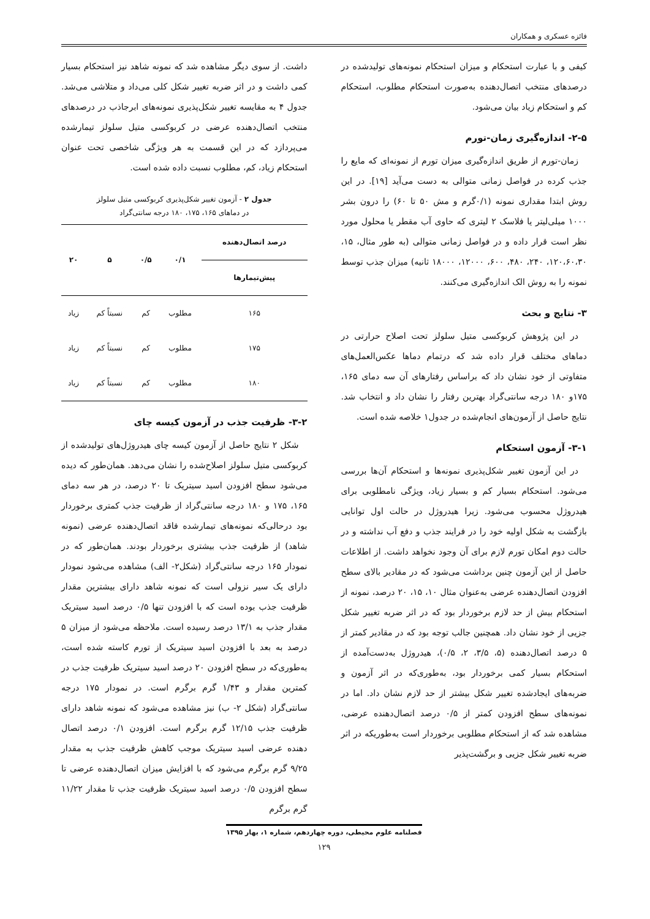فائزه عسکری و همکاران
کیفی و با عبارت استحکام و میزان استحکام نمونه‌های تولیدشده در درصدهای منتخب اتصال‌دهنده به‌صورت استحکام مطلوب، استحکام کم و استحکام زیاد بیان می‌شود.
۲-۵- اندازه‌گیری زمان-تورم
زمان-تورم از طریق اندازه‌گیری میزان تورم از نمونه‌ای که مایع را جذب کرده در فواصل زمانی متوالی به دست می‌آید [۱۹]. در این روش ابتدا مقداری نمونه (۰/۱گرم و مش ۵۰ تا ۶۰) را درون بشر ۱۰۰۰ میلی‌لیتر یا فلاسک ۲ لیتری که حاوی آب مقطر یا محلول مورد نظر است قرار داده و در فواصل زمانی متوالی (به طور مثال، ۱۵، ۱۲۰،۶۰،۳۰، ۲۴۰، ۴۸۰، ۶۰۰، ۱۲۰۰۰، ۱۸۰۰۰ ثانیه) میزان جذب توسط نمونه را به روش الک اندازه‌گیری می‌کنند.
۳- نتایج و بحث
در این پژوهش کربوکسی متیل سلولز تحت اصلاح حرارتی در دماهای مختلف قرار داده شد که درتمام دماها عکس‌العمل‌های متفاوتی از خود نشان داد که براساس رفتارهای آن سه دمای ۱۶۵، ۱۷۵و ۱۸۰ درجه سانتی‌گراد بهترین رفتار را نشان داد و انتخاب شد. نتایج حاصل از آزمون‌های انجام‌شده در جدول۱ خلاصه شده است.
۳-۱- آزمون استحکام
در این آزمون تغییر شکل‌پذیری نمونه‌ها و استحکام آن‌ها بررسی می‌شود. استحکام بسیار کم و بسیار زیاد، ویژگی نامطلوبی برای هیدروژل محسوب می‌شود. زیرا هیدروژل در حالت اول توانایی بازگشت به شکل اولیه خود را در فرایند جذب و دفع آب نداشته و در حالت دوم امکان تورم لازم برای آن وجود نخواهد داشت. از اطلاعات حاصل از این آزمون چنین برداشت می‌شود که در مقادیر بالای سطح افزودن اتصال‌دهنده عرضی به‌عنوان مثال ۱۰، ۱۵، ۲۰ درصد، نمونه از استحکام بیش از حد لازم برخوردار بود که در اثر ضربه تغییر شکل جزیی از خود نشان داد. همچنین جالب توجه بود که در مقادیر کمتر از ۵ درصد اتصال‌دهنده (۵، ۳/۵، ۲، ۰/۵)، هیدروژل به‌دست‌آمده از استحکام بسیار کمی برخوردار بود، به‌طوری‌که در اثر آزمون و ضربه‌های ایجادشده تغییر شکل بیشتر از حد لازم نشان داد. اما در نمونه‌های سطح افزودن کمتر از ۰/۵ درصد اتصال‌دهنده عرضی، مشاهده شد که از استحکام مطلوبی برخوردار است به‌طوریکه در اثر ضربه تغییر شکل جزیی و برگشت‌پذیر
داشت. از سوی دیگر مشاهده شد که نمونه شاهد نیز استحکام بسیار کمی داشت و در اثر ضربه تغییر شکل کلی می‌داد و متلاشی می‌شد. جدول ۴ به مقایسه تغییر شکل‌پذیری نمونه‌های ابرجاذب در درصدهای منتخب اتصال‌دهنده عرضی در کربوکسی متیل سلولز تیمارشده می‌پردازد که در این قسمت به هر ویژگی شاخصی تحت عنوان استحکام زیاد، کم، مطلوب نسبت داده شده است.
جدول ۲ - آزمون تغییر شکل‌پذیری کربوکسی متیل سلولز
در دماهای ۱۶۵، ۱۷۵، ۱۸۰ درجه سانتی‌گراد
| درصد اتصال‌دهنده | ۰/۱ | ۰/۵ | ۵ | ۲۰ |
| --- | --- | --- | --- | --- |
| پیش‌تیمارها | | | | |
| ۱۶۵ | مطلوب | کم | نسبتاً کم | زیاد |
| ۱۷۵ | مطلوب | کم | نسبتاً کم | زیاد |
| ۱۸۰ | مطلوب | کم | نسبتاً کم | زیاد |
۳-۲- ظرفیت جذب در آزمون کیسه چای
شکل ۲ نتایج حاصل از آزمون کیسه چای هیدروژل‌های تولیدشده از کربوکسی متیل سلولز اصلاح‌شده را نشان می‌دهد. همان‌طور که دیده می‌شود سطح افزودن اسید سیتریک تا ۲۰ درصد، در هر سه دمای ۱۶۵، ۱۷۵ و ۱۸۰ درجه سانتی‌گراد از ظرفیت جذب کمتری برخوردار بود درحالی‌که نمونه‌های تیمارشده فاقد اتصال‌دهنده عرضی (نمونه شاهد) از ظرفیت جذب بیشتری برخوردار بودند. همان‌طور که در نمودار ۱۶۵ درجه سانتی‌گراد (شکل۲- الف) مشاهده می‌شود نمودار دارای یک سیر نزولی است که نمونه شاهد دارای بیشترین مقدار ظرفیت جذب بوده است که با افزودن تنها ۰/۵ درصد اسید سیتریک مقدار جذب به ۱۳/۱ درصد رسیده است. ملاحظه می‌شود از میزان ۵ درصد به بعد با افزودن اسید سیتریک از تورم کاسته شده است، به‌طوری‌که در سطح افزودن ۲۰ درصد اسید سیتریک ظرفیت جذب در کمترین مقدار و ۱/۴۳ گرم برگرم است. در نمودار ۱۷۵ درجه سانتی‌گراد (شکل ۲- ب) نیز مشاهده می‌شود که نمونه شاهد دارای ظرفیت جذب ۱۲/۱۵ گرم برگرم است. افزودن ۰/۱ درصد اتصال دهنده عرضی اسید سیتریک موجب کاهش ظرفیت جذب به مقدار ۹/۲۵ گرم برگرم می‌شود که با افزایش میزان اتصال‌دهنده عرضی تا سطح افزودن ۰/۵ درصد اسید سیتریک ظرفیت جذب تا مقدار ۱۱/۲۲ گرم برگرم
فصلنامه علوم محیطی، دوره چهاردهم، شماره ۱، بهار ۱۳۹۵
۱۲۹